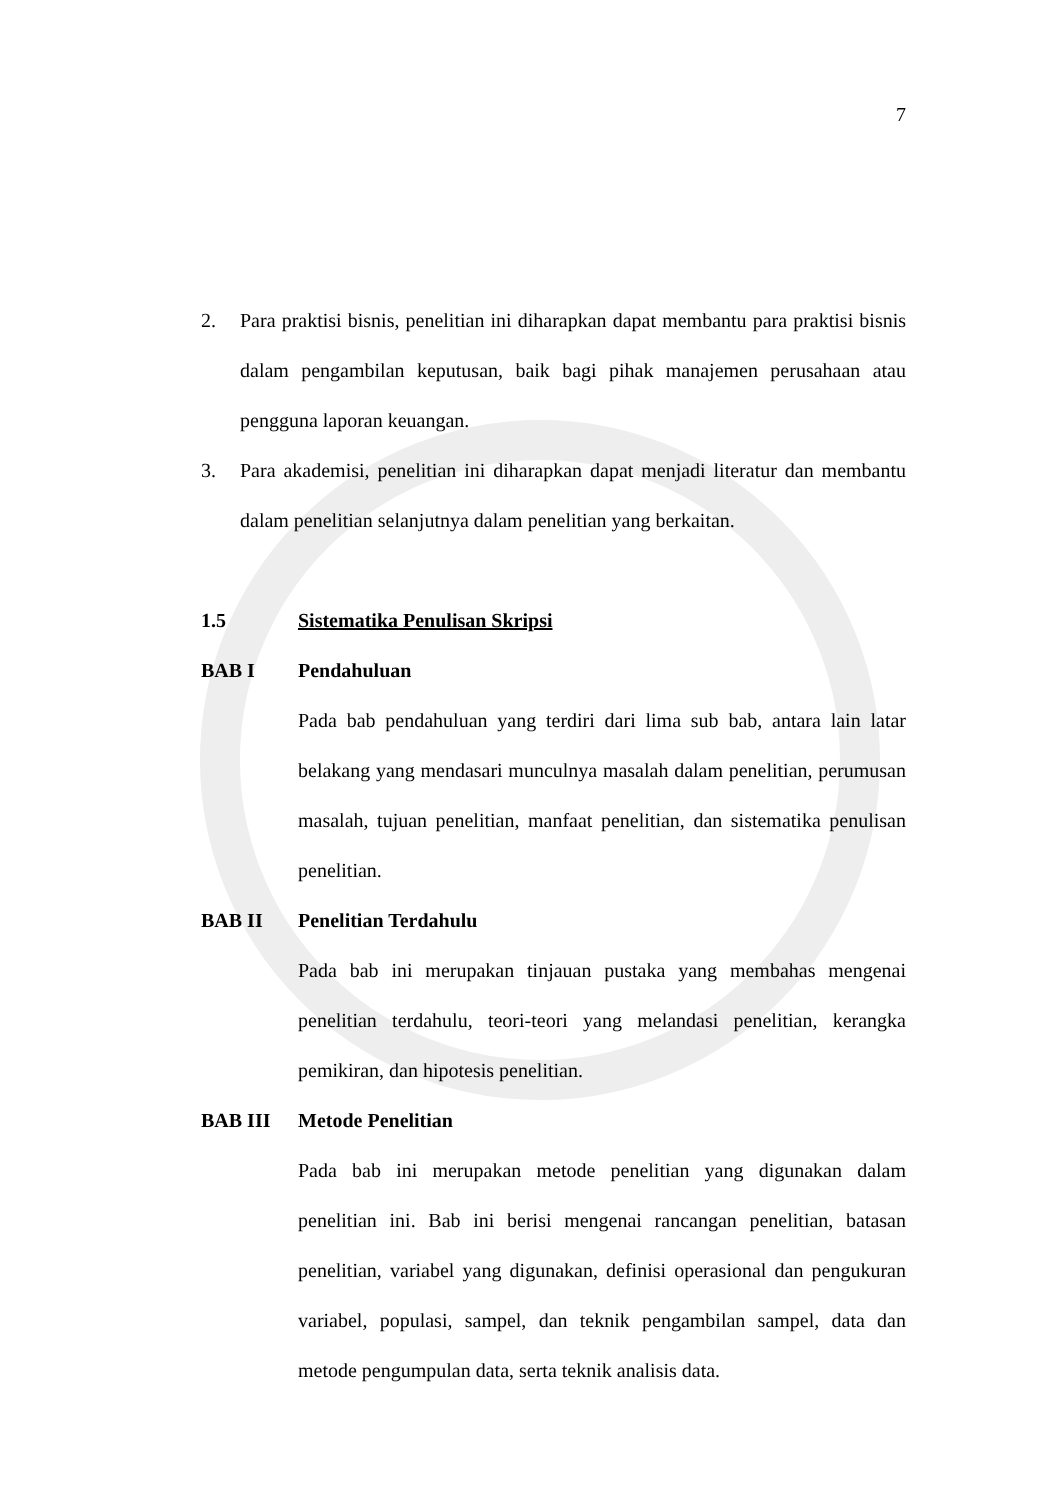7
2. Para praktisi bisnis, penelitian ini diharapkan dapat membantu para praktisi bisnis dalam pengambilan keputusan, baik bagi pihak manajemen perusahaan atau pengguna laporan keuangan.
3. Para akademisi, penelitian ini diharapkan dapat menjadi literatur dan membantu dalam penelitian selanjutnya dalam penelitian yang berkaitan.
1.5 Sistematika Penulisan Skripsi
BAB I Pendahuluan
Pada bab pendahuluan yang terdiri dari lima sub bab, antara lain latar belakang yang mendasari munculnya masalah dalam penelitian, perumusan masalah, tujuan penelitian, manfaat penelitian, dan sistematika penulisan penelitian.
BAB II Penelitian Terdahulu
Pada bab ini merupakan tinjauan pustaka yang membahas mengenai penelitian terdahulu, teori-teori yang melandasi penelitian, kerangka pemikiran, dan hipotesis penelitian.
BAB III Metode Penelitian
Pada bab ini merupakan metode penelitian yang digunakan dalam penelitian ini. Bab ini berisi mengenai rancangan penelitian, batasan penelitian, variabel yang digunakan, definisi operasional dan pengukuran variabel, populasi, sampel, dan teknik pengambilan sampel, data dan metode pengumpulan data, serta teknik analisis data.